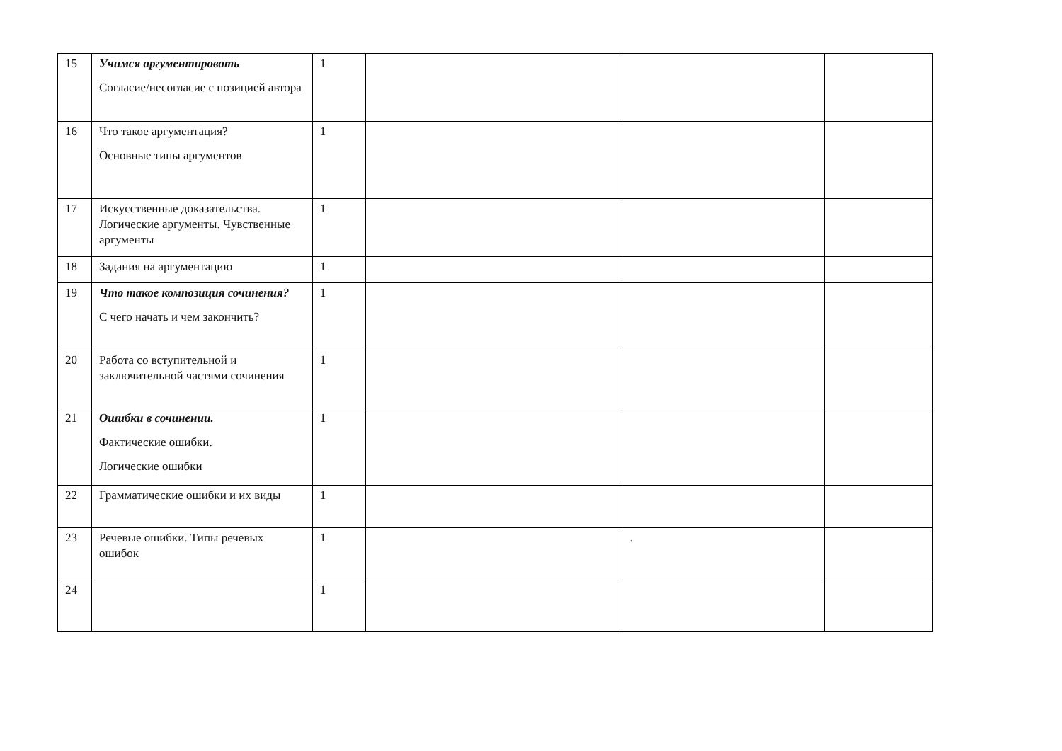| 15 | Учимся аргументировать Согласие/несогласие с позицией автора | 1 | | | |
| 16 | Что такое аргументация? Основные типы аргументов | 1 | | | |
| 17 | Искусственные доказательства. Логические аргументы. Чувственные аргументы | 1 | | | |
| 18 | Задания на аргументацию | 1 | | | |
| 19 | Что такое композиция сочинения? С чего начать и чем закончить? | 1 | | | |
| 20 | Работа со вступительной и заключительной частями сочинения | 1 | | | |
| 21 | Ошибки в сочинении. Фактические ошибки. Логические ошибки | 1 | | | |
| 22 | Грамматические ошибки и их виды | 1 | | | |
| 23 | Речевые ошибки. Типы речевых ошибок | 1 | | . | |
| 24 | | 1 | | | |